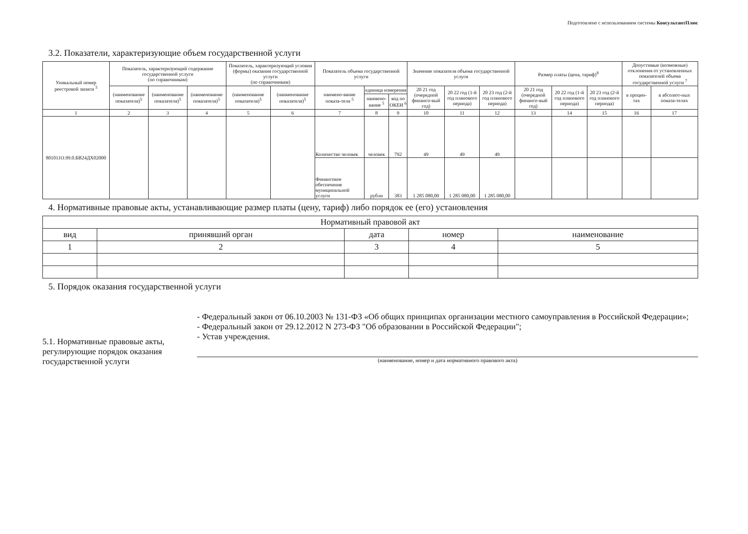Подготовлено с использованием системы КонсультантПлюс
3.2. Показатели, характеризующие объем государственной услуги
| Уникальный номер реестровой записи <sup>5</sup> | Показатель, характеризующий содержание государственной услуги (по справочникам) | | | Показатель, характеризующий условия (формы) оказания государственной услуги (по справочникам) | | Показатель объема государственной услуги | | | Значение показателя объема государственной услуги | | | Размер платы (цена, тариф)<sup>8</sup> | | | Допустимые (возможные) отклонения от установленных показателей объема государственной услуги <sup>7</sup> | |
| --- | --- | --- | --- | --- | --- | --- | --- | --- | --- | --- | --- | --- | --- | --- | --- | --- |
| | (наименование показателя)<sup>5</sup> | (наименование показателя)<sup>5</sup> | (наименование показателя)<sup>5</sup> | (наименование показателя)<sup>5</sup> | (наименование показателя)<sup>5</sup> | наимено-вание показа-теля <sup>5</sup> | единица измерения | | 20 21 год (очередной финансо-вый год) | 20 22 год (1-й год планового периода) | 20 23 год (2-й год планового периода) | 20 21 год (очередной финансо-вый год) | 20 22 год (1-й год планового периода) | 20 23 год (2-й год планового периода) | в процен-тах | в абсолют-ных показа-телях |
| | | | | | | | наимено-вание <sup>5</sup> | код по ОКЕИ <sup>6</sup> | | | | | | | | |
| 1 | 2 | 3 | 4 | 5 | 6 | 7 | 8 | 9 | 10 | 11 | 12 | 13 | 14 | 15 | 16 | 17 |
| 801011О.99.0.БВ24ДХ02000 | | | | | | Количество человек | человек | 792 | 49 | 49 | 49 | | | | | |
| | | | | | | Финансовое обеспечение муниципальной услуги | рубли | 383 | 1 285 080,00 | 1 285 080,00 | 1 285 080,00 | | | | | |
4. Нормативные правовые акты, устанавливающие размер платы (цену, тариф) либо порядок ее (его) установления
| Нормативный правовой акт | | | | |
| --- | --- | --- | --- | --- |
| вид | принявший орган | дата | номер | наименование |
| 1 | 2 | 3 | 4 | 5 |
5. Порядок оказания государственной услуги
5.1. Нормативные правовые акты, регулирующие порядок оказания государственной услуги
- Федеральный закон от 06.10.2003 № 131-ФЗ «Об общих принципах организации местного самоуправления в Российской Федерации»;
- Федеральный закон от 29.12.2012 N 273-ФЗ "Об образовании в Российской Федерации";
- Устав учреждения.
(наименование, номер и дата нормативного правового акта)